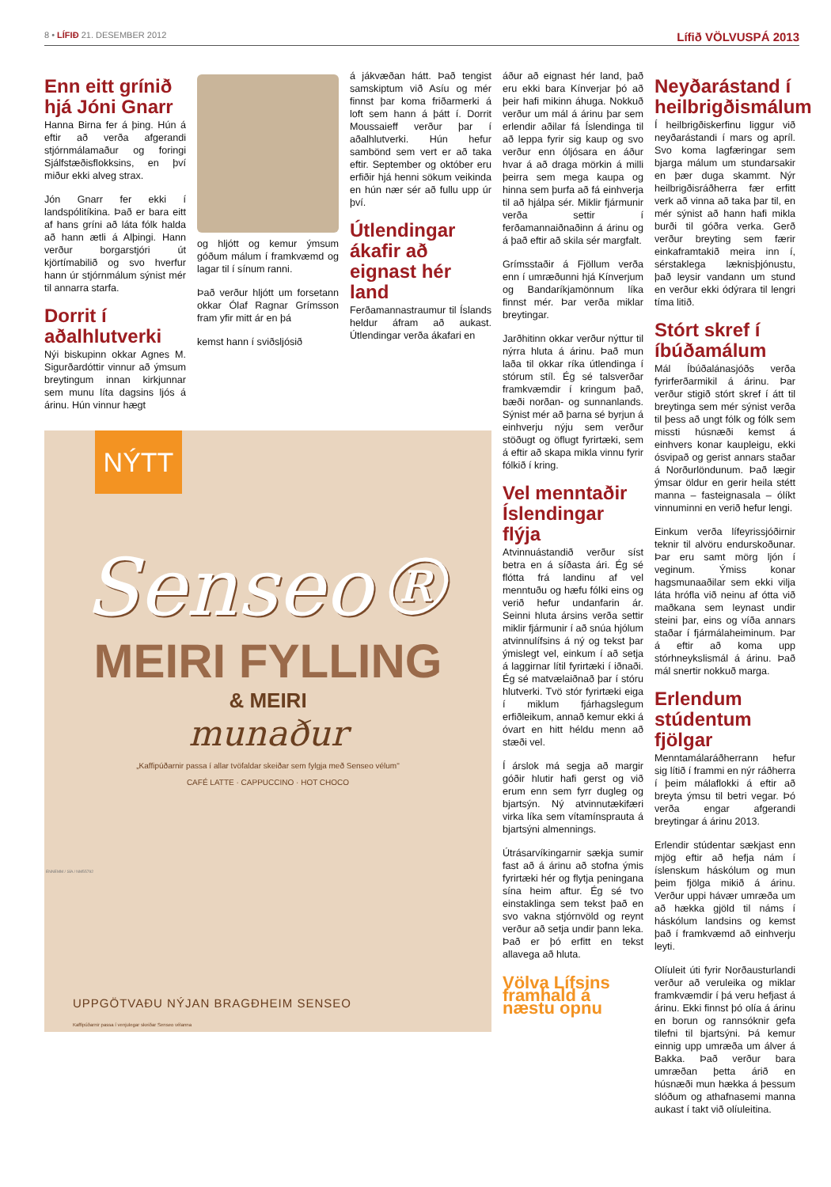8 • LÍFIÐ 21. DESEMBER 2012 Lífið VÖLVUSPÁ 2013
Enn eitt grínið hjá Jóni Gnarr
Hanna Birna fer á þing. Hún á eftir að verða afgerandi stjórnmálamaður og foringi Sjálfstæðisflokksins, en því miður ekki alveg strax.
Jón Gnarr fer ekki í landspólitíkina. Það er bara eitt af hans gríni að láta fólk halda að hann ætli á Alþingi. Hann verður borgarstjóri út kjörtímabilið og svo hverfur hann úr stjórnmálum sýnist mér til annarra starfa.
Dorrit í aðalhlutverki
Nýi biskupinn okkar Agnes M. Sigurðardóttir vinnur að ýmsum breytingum innan kirkjunnar sem munu líta dagsins ljós á árinu. Hún vinnur hægt
og hljótt og kemur ýmsum góðum málum í framkvæmd og lagar til í sínum ranni.
Það verður hljótt um forsetann okkar Ólaf Ragnar Grímsson fram yfir mitt ár en þá
kemst hann í sviðsljósið
á jákvæðan hátt. Það tengist samskiptum við Asíu og mér finnst þar koma friðarmerki á loft sem hann á þátt í. Dorrit Moussaieff verður þar í aðalhlutverki. Hún hefur sambönd sem vert er að taka eftir. September og október eru erfiðir hjá henni sökum veikinda en hún nær sér að fullu upp úr því.
Útlendingar ákafir að eignast hér land
Ferðamannastraumur til Íslands heldur áfram að aukast. Útlendingar verða ákafari en
NÝTT
Senseo®
MEIRI FYLLING
& MEIRI
munaður
„Kaffipúðarnir passa í allar tvöfaldar skeiðar sem fylgja með Senseo vélum"
CAFÉ LATTE · CAPPUCCINO · HOT CHOCO
UPPGÖTVAÐU NÝJAN BRAGÐHEIM SENSEO
Kaffipúðarnir passa í venjulegar skeiðar Senseo vélanna
ENNEMM / SÍA / NM55792
áður að eignast hér land, það eru ekki bara Kínverjar þó að þeir hafi mikinn áhuga. Nokkuð verður um mál á árinu þar sem erlendir aðilar fá Íslendinga til að leppa fyrir sig kaup og svo verður enn óljósara en áður hvar á að draga mörkin á milli þeirra sem mega kaupa og hinna sem þurfa að fá einhverja til að hjálpa sér. Miklir fjármunir verða settir í ferðamannaiðnaðinn á árinu og á það eftir að skila sér margfalt.
Grímsstaðir á Fjöllum verða enn í umræðunni hjá Kínverjum og Bandaríkjamönnum líka finnst mér. Þar verða miklar breytingar.
Jarðhitinn okkar verður nýttur til nýrra hluta á árinu. Það mun laða til okkar ríka útlendinga í stórum stíl. Ég sé talsverðar framkvæmdir í kringum það, bæði norðan- og sunnanlands. Sýnist mér að þarna sé byrjun á einhverju nýju sem verður stöðugt og öflugt fyrirtæki, sem á eftir að skapa mikla vinnu fyrir fólkið í kring.
Vel menntaðir Íslendingar flýja
Atvinnuástandið verður síst betra en á síðasta ári. Ég sé flótta frá landinu af vel menntuðu og hæfu fólki eins og verið hefur undanfarin ár. Seinni hluta ársins verða settir miklir fjármunir í að snúa hjólum atvinnulífsins á ný og tekst þar ýmislegt vel, einkum í að setja á laggirnar lítil fyrirtæki í iðnaði. Ég sé matvælaiðnað þar í stóru hlutverki. Tvö stór fyrirtæki eiga í miklum fjárhagslegum erfiðleikum, annað kemur ekki á óvart en hitt héldu menn að stæði vel.
Í árslok má segja að margir góðir hlutir hafi gerst og við erum enn sem fyrr dugleg og bjartsýn. Ný atvinnutækifæri virka líka sem vítamínsprauta á bjartsýni almennings.
Útrásarvíkingarnir sækja sumir fast að á árinu að stofna ýmis fyrirtæki hér og flytja peningana sína heim aftur. Ég sé tvo einstaklinga sem tekst það en svo vakna stjórnvöld og reynt verður að setja undir þann leka. Það er þó erfitt en tekst allavega að hluta.
Völva Lífsins framhald á næstu opnu
Neyðarástand í heilbrigðismálum
Í heilbrigðiskerfinu liggur við neyðarástandi í mars og apríl. Svo koma lagfæringar sem bjarga málum um stundarsakir en þær duga skammt. Nýr heilbrigðisráðherra fær erfitt verk að vinna að taka þar til, en mér sýnist að hann hafi mikla burði til góðra verka. Gerð verður breyting sem færir einkaframtakið meira inn í, sérstaklega læknisþjónustu, það leysir vandann um stund en verður ekki ódýrara til lengri tíma litið.
Stórt skref í íbúðamálum
Mál Íbúðalánasjóðs verða fyrirferðarmikil á árinu. Þar verður stigið stórt skref í átt til breytinga sem mér sýnist verða til þess að ungt fólk og fólk sem missti húsnæði kemst á einhvers konar kaupleigu, ekki ósvipað og gerist annars staðar á Norðurlöndunum. Það lægir ýmsar öldur en gerir heila stétt manna – fasteignasala – ólíkt vinnuminni en verið hefur lengi.
Einkum verða lífeyrissjóðirnir teknir til alvöru endurskoðunar. Þar eru samt mörg ljón í veginum. Ýmiss konar hagsmunaaðilar sem ekki vilja láta hrófla við neinu af ótta við maðkana sem leynast undir steini þar, eins og víða annars staðar í fjármálaheiminum. Þar á eftir að koma upp stórhneykslismál á árinu. Það mál snertir nokkuð marga.
Erlendum stúdentum fjölgar
Menntamálaráðherrann hefur sig lítið í frammi en nýr ráðherra í þeim málaflokki á eftir að breyta ýmsu til betri vegar. Þó verða engar afgerandi breytingar á árinu 2013.
Erlendir stúdentar sækjast enn mjög eftir að hefja nám í íslenskum háskólum og mun þeim fjölga mikið á árinu. Verður uppi hávær umræða um að hækka gjöld til náms í háskólum landsins og kemst það í framkvæmd að einhverju leyti.
Olíuleit úti fyrir Norðausturlandi verður að veruleika og miklar framkvæmdir í þá veru hefjast á árinu. Ekki finnst þó olía á árinu en borun og rannsóknir gefa tilefni til bjartsýni. Þá kemur einnig upp umræða um álver á Bakka. Það verður bara umræðan þetta árið en húsnæði mun hækka á þessum slóðum og athafnasemi manna aukast í takt við olíuleitina.